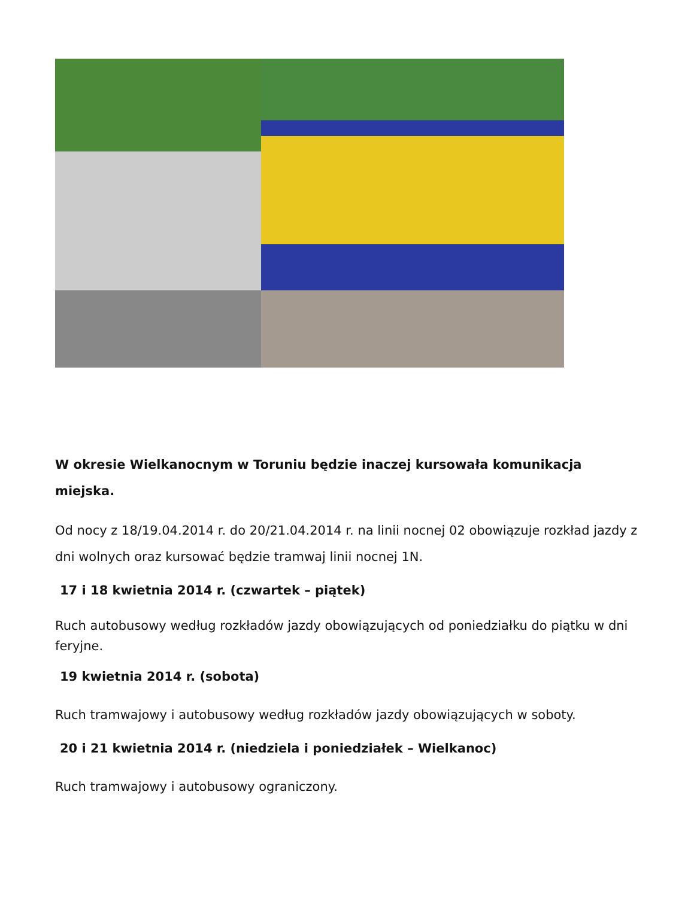W okresie Wielkanocnym w Toruniu będzie inaczej kursowała komunikacja miejska.
Od nocy z 18/19.04.2014 r. do 20/21.04.2014 r. na linii nocnej 02 obowiązuje rozkład jazdy z dni wolnych oraz kursować będzie tramwaj linii nocnej 1N.
17 i 18 kwietnia 2014 r. (czwartek – piątek)
Ruch autobusowy według rozkładów jazdy obowiązujących od poniedziałku do piątku w dni feryjne.
19 kwietnia 2014 r. (sobota)
Ruch tramwajowy i autobusowy według rozkładów jazdy obowiązujących w soboty.
20 i 21 kwietnia 2014 r. (niedziela i poniedziałek – Wielkanoc)
Ruch tramwajowy i autobusowy ograniczony.